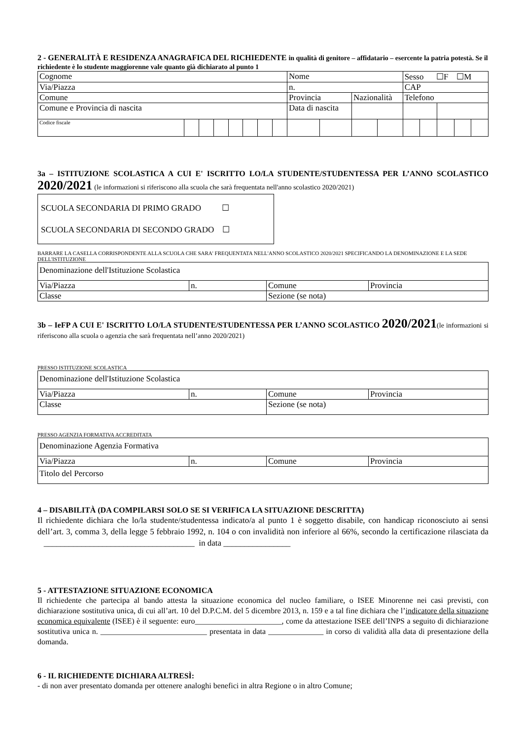2 - GENERALITÀ E RESIDENZA ANAGRAFICA DEL RICHIEDENTE in qualità di genitore – affidatario – esercente la patria potestà. Se il richiedente è lo studente maggiorenne vale quanto già dichiarato al punto 1
| Cognome | | | | | | | | Nome | | | | Sesso ☐F ☐M | | | | |
| Via/Piazza | | | | | | | | n. | | | | CAP | | | | |
| Comune | | | | | | | | Provincia | | Nazionalità | | Telefono | | | | |
| Comune e Provincia di nascita | | | | | | | | Data di nascita | | | | | | | | |
| Codice fiscale | | | | | | | | | | | | | | | | |
3a – ISTITUZIONE SCOLASTICA A CUI E' ISCRITTO LO/LA STUDENTE/STUDENTESSA PER L’ANNO SCOLASTICO 2020/2021 (le informazioni si riferiscono alla scuola che sarà frequentata nell'anno scolastico 2020/2021)
| SCUOLA SECONDARIA DI PRIMO GRADO ☐ SCUOLA SECONDARIA DI SECONDO GRADO ☐ |
BARRARE LA CASELLA CORRISPONDENTE ALLA SCUOLA CHE SARA' FREQUENTATA NELL'ANNO SCOLASTICO 2020/2021 SPECIFICANDO LA DENOMINAZIONE E LA SEDE DELL'ISTITUZIONE
| Denominazione dell'Istituzione Scolastica | | | |
| Via/Piazza | n. | Comune | Provincia |
| Classe | | Sezione (se nota) | |
3b – IeFP A CUI E' ISCRITTO LO/LA STUDENTE/STUDENTESSA PER L’ANNO SCOLASTICO 2020/2021(le informazioni si riferiscono alla scuola o agenzia che sarà frequentata nell’anno 2020/2021)
PRESSO ISTITUZIONE SCOLASTICA
| Denominazione dell'Istituzione Scolastica | | | |
| Via/Piazza | n. | Comune | Provincia |
| Classe | | Sezione (se nota) | |
PRESSO AGENZIA FORMATIVA ACCREDITATA
| Denominazione Agenzia Formativa | | | |
| Via/Piazza | n. | Comune | Provincia |
| Titolo del Percorso | | | |
4 – DISABILITÀ (DA COMPILARSI SOLO SE SI VERIFICA LA SITUAZIONE DESCRITTA)
Il richiedente dichiara che lo/la studente/studentessa indicato/a al punto 1 è soggetto disabile, con handicap riconosciuto ai sensi dell’art. 3, comma 3, della legge 5 febbraio 1992, n. 104 o con invalidità non inferiore al 66%, secondo la certificazione rilasciata da ____________________________________ in data ________________
5 - ATTESTAZIONE SITUAZIONE ECONOMICA
Il richiedente che partecipa al bando attesta la situazione economica del nucleo familiare, o ISEE Minorenne nei casi previsti, con dichiarazione sostitutiva unica, di cui all’art. 10 del D.P.C.M. del 5 dicembre 2013, n. 159 e a tal fine dichiara che l’indicatore della situazione economica equivalente (ISEE) è il seguente: euro______________________, come da attestazione ISEE dell’INPS a seguito di dichiarazione sostitutiva unica n. ___________________________ presentata in data ______________ in corso di validità alla data di presentazione della domanda.
6 - IL RICHIEDENTE DICHIARA ALTRESÌ:
- di non aver presentato domanda per ottenere analoghi benefici in altra Regione o in altro Comune;